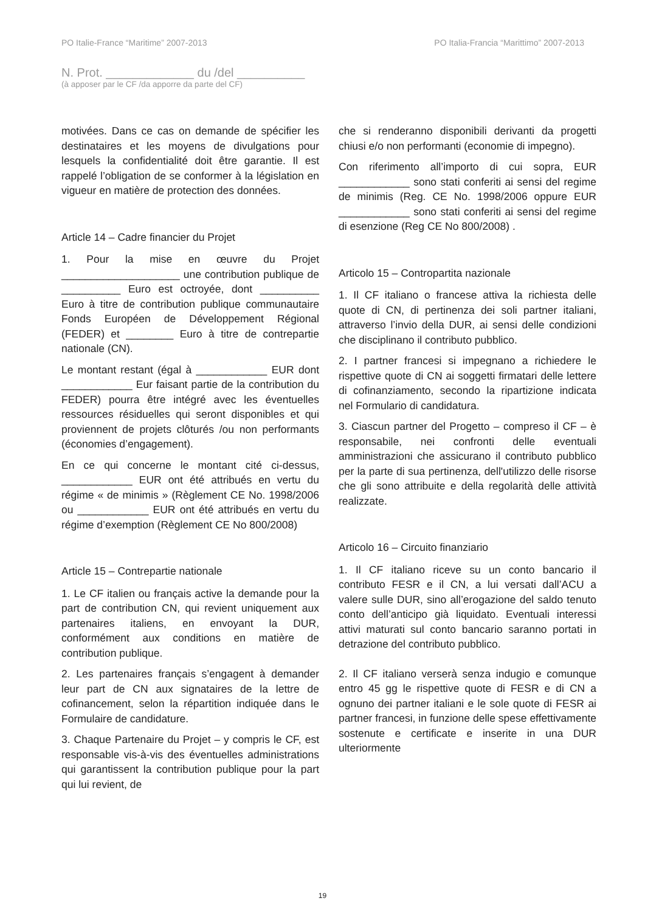PO Italie-France “Maritime” 2007-2013 PO Italia-Francia “Marittimo” 2007-2013
N. Prot. _____________ du /del __________
(à apposer par le CF /da apporre da parte del CF)
motivées. Dans ce cas on demande de spécifier les destinataires et les moyens de divulgations pour lesquels la confidentialité doit être garantie. Il est rappelé l’obligation de se conformer à la législation en vigueur en matière de protection des données.
Article 14 – Cadre financier du Projet
1. Pour la mise en œuvre du Projet ____________________ une contribution publique de __________ Euro est octroyée, dont __________ Euro à titre de contribution publique communautaire Fonds Européen de Développement Régional (FEDER) et ________ Euro à titre de contrepartie nationale (CN).
Le montant restant (égal à ____________ EUR dont ____________ Eur faisant partie de la contribution du FEDER) pourra être intégré avec les éventuelles ressources résiduelles qui seront disponibles et qui proviennent de projets clôturés /ou non performants (économies d’engagement).
En ce qui concerne le montant cité ci-dessus, ____________ EUR ont été attribués en vertu du régime « de minimis » (Règlement CE No. 1998/2006 ou ____________ EUR ont été attribués en vertu du régime d’exemption (Règlement CE No 800/2008)
Article 15 – Contrepartie nationale
1. Le CF italien ou français active la demande pour la part de contribution CN, qui revient uniquement aux partenaires italiens, en envoyant la DUR, conformément aux conditions en matière de contribution publique.
2. Les partenaires français s’engagent à demander leur part de CN aux signataires de la lettre de cofinancement, selon la répartition indiquée dans le Formulaire de candidature.
3. Chaque Partenaire du Projet – y compris le CF, est responsable vis-à-vis des éventuelles administrations qui garantissent la contribution publique pour la part qui lui revient, de
che si renderanno disponibili derivanti da progetti chiusi e/o non performanti (economie di impegno).
Con riferimento all’importo di cui sopra, EUR ____________ sono stati conferiti ai sensi del regime de minimis (Reg. CE No. 1998/2006 oppure EUR ____________ sono stati conferiti ai sensi del regime di esenzione (Reg CE No 800/2008) .
Articolo 15 – Contropartita nazionale
1. Il CF italiano o francese attiva la richiesta delle quote di CN, di pertinenza dei soli partner italiani, attraverso l’invio della DUR, ai sensi delle condizioni che disciplinano il contributo pubblico.
2. I partner francesi si impegnano a richiedere le rispettive quote di CN ai soggetti firmatari delle lettere di cofinanziamento, secondo la ripartizione indicata nel Formulario di candidatura.
3. Ciascun partner del Progetto – compreso il CF – è responsabile, nei confronti delle eventuali amministrazioni che assicurano il contributo pubblico per la parte di sua pertinenza, dell'utilizzo delle risorse che gli sono attribuite e della regolarità delle attività realizzate.
Articolo 16 – Circuito finanziario
1. Il CF italiano riceve su un conto bancario il contributo FESR e il CN, a lui versati dall’ACU a valere sulle DUR, sino all’erogazione del saldo tenuto conto dell’anticipo già liquidato. Eventuali interessi attivi maturati sul conto bancario saranno portati in detrazione del contributo pubblico.
2. Il CF italiano verserà senza indugio e comunque entro 45 gg le rispettive quote di FESR e di CN a ognuno dei partner italiani e le sole quote di FESR ai partner francesi, in funzione delle spese effettivamente sostenute e certificate e inserite in una DUR ulteriormente
19